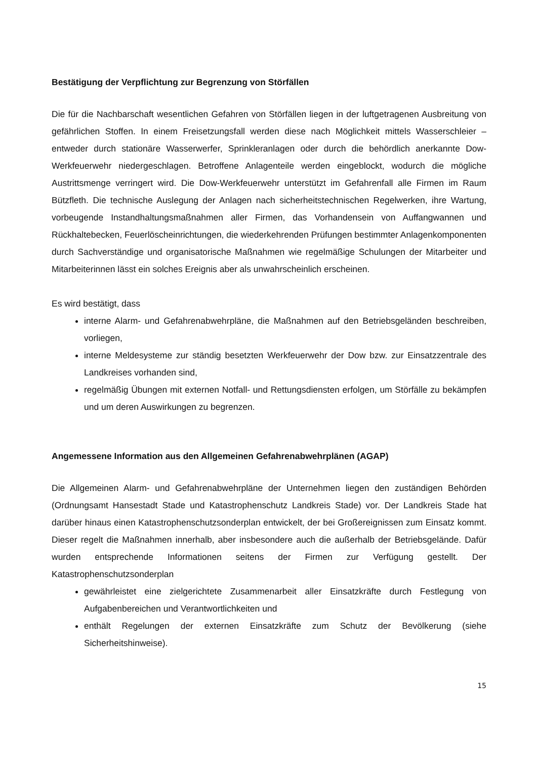Bestätigung der Verpflichtung zur Begrenzung von Störfällen
Die für die Nachbarschaft wesentlichen Gefahren von Störfällen liegen in der luftgetragenen Ausbreitung von gefährlichen Stoffen. In einem Freisetzungsfall werden diese nach Möglichkeit mittels Wasserschleier – entweder durch stationäre Wasserwerfer, Sprinkleranlagen oder durch die behördlich anerkannte Dow-Werkfeuerwehr niedergeschlagen. Betroffene Anlagenteile werden eingeblockt, wodurch die mögliche Austrittsmenge verringert wird. Die Dow-Werkfeuerwehr unterstützt im Gefahrenfall alle Firmen im Raum Bützfleth. Die technische Auslegung der Anlagen nach sicherheitstechnischen Regelwerken, ihre Wartung, vorbeugende Instandhaltungsmaßnahmen aller Firmen, das Vorhandensein von Auffangwannen und Rückhaltebecken, Feuerlöscheinrichtungen, die wiederkehrenden Prüfungen bestimmter Anlagenkomponenten durch Sachverständige und organisatorische Maßnahmen wie regelmäßige Schulungen der Mitarbeiter und Mitarbeiterinnen lässt ein solches Ereignis aber als unwahrscheinlich erscheinen.
Es wird bestätigt, dass
interne Alarm- und Gefahrenabwehrpläne, die Maßnahmen auf den Betriebsgeländen beschreiben, vorliegen,
interne Meldesysteme zur ständig besetzten Werkfeuerwehr der Dow bzw. zur Einsatzzentrale des Landkreises vorhanden sind,
regelmäßig Übungen mit externen Notfall- und Rettungsdiensten erfolgen, um Störfälle zu bekämpfen und um deren Auswirkungen zu begrenzen.
Angemessene Information aus den Allgemeinen Gefahrenabwehrplänen (AGAP)
Die Allgemeinen Alarm- und Gefahrenabwehrpläne der Unternehmen liegen den zuständigen Behörden (Ordnungsamt Hansestadt Stade und Katastrophenschutz Landkreis Stade) vor. Der Landkreis Stade hat darüber hinaus einen Katastrophenschutzsonderplan entwickelt, der bei Großereignissen zum Einsatz kommt. Dieser regelt die Maßnahmen innerhalb, aber insbesondere auch die außerhalb der Betriebsgelände. Dafür wurden entsprechende Informationen seitens der Firmen zur Verfügung gestellt. Der Katastrophenschutzsonderplan
gewährleistet eine zielgerichtete Zusammenarbeit aller Einsatzkräfte durch Festlegung von Aufgabenbereichen und Verantwortlichkeiten und
enthält Regelungen der externen Einsatzkräfte zum Schutz der Bevölkerung (siehe Sicherheitshinweise).
15